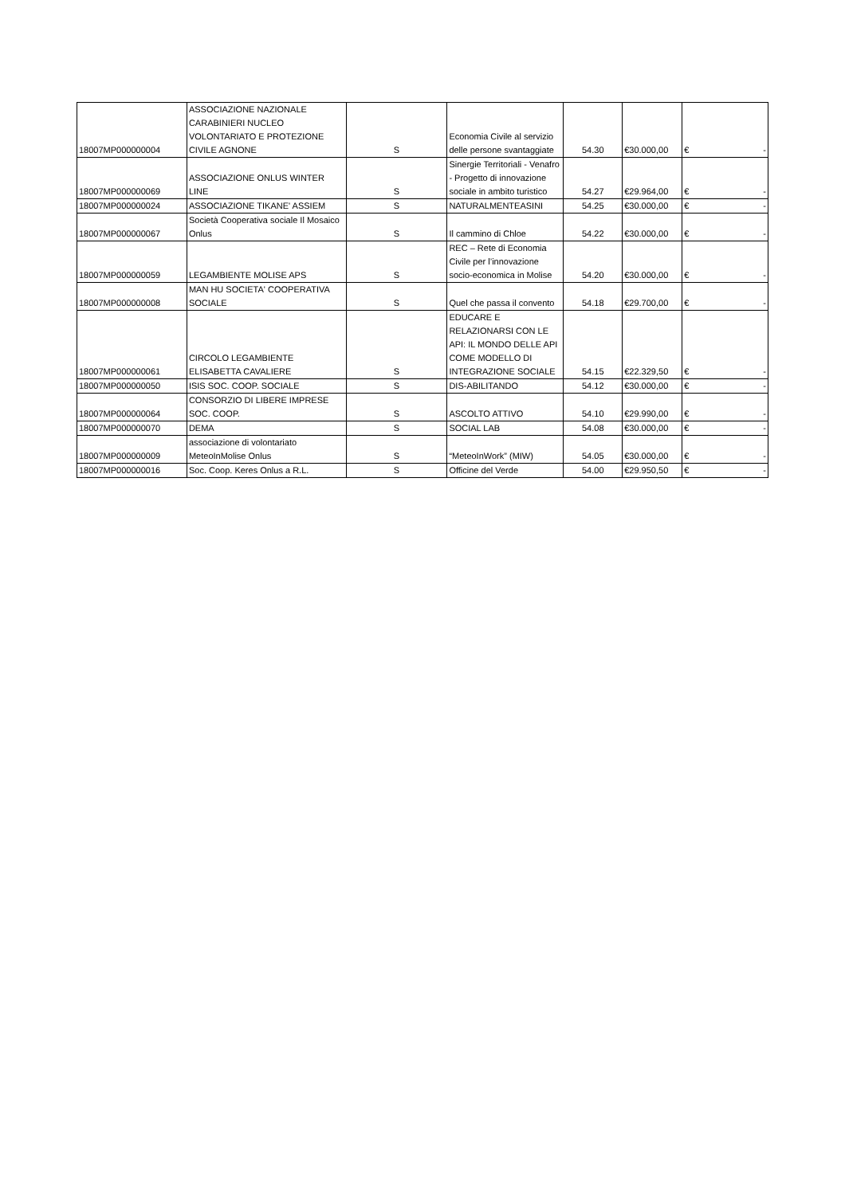| 18007MP000000004 | ASSOCIAZIONE NAZIONALE CARABINIERI NUCLEO VOLONTARIATO E PROTEZIONE CIVILE AGNONE | S | Economia Civile al servizio delle persone svantaggiate | 54.30 | €30.000,00 | € - |
| 18007MP000000069 | ASSOCIAZIONE ONLUS WINTER LINE | S | Sinergie Territoriali - Venafro - Progetto di innovazione sociale in ambito turistico | 54.27 | €29.964,00 | € - |
| 18007MP000000024 | ASSOCIAZIONE TIKANE' ASSIEM | S | NATURALMENTEASINI | 54.25 | €30.000,00 | € - |
| 18007MP000000067 | Società Cooperativa sociale Il Mosaico Onlus | S | Il cammino di Chloe | 54.22 | €30.000,00 | € - |
| 18007MP000000059 | LEGAMBIENTE MOLISE APS | S | REC – Rete di Economia Civile per l’innovazione socio-economica in Molise | 54.20 | €30.000,00 | € - |
| 18007MP000000008 | MAN HU SOCIETA' COOPERATIVA SOCIALE | S | Quel che passa il convento | 54.18 | €29.700,00 | € - |
| 18007MP000000061 | CIRCOLO LEGAMBIENTE ELISABETTA CAVALIERE | S | EDUCARE E RELAZIONARSI CON LE API: IL MONDO DELLE API COME MODELLO DI INTEGRAZIONE SOCIALE | 54.15 | €22.329,50 | € - |
| 18007MP000000050 | ISIS SOC. COOP. SOCIALE | S | DIS-ABILITANDO | 54.12 | €30.000,00 | € - |
| 18007MP000000064 | CONSORZIO DI LIBERE IMPRESE SOC. COOP. | S | ASCOLTO ATTIVO | 54.10 | €29.990,00 | € - |
| 18007MP000000070 | DEMA | S | SOCIAL LAB | 54.08 | €30.000,00 | € - |
| 18007MP000000009 | associazione di volontariato MeteoInMolise Onlus | S | “MeteoInWork” (MIW) | 54.05 | €30.000,00 | € - |
| 18007MP000000016 | Soc. Coop. Keres Onlus a R.L. | S | Officine del Verde | 54.00 | €29.950,50 | € - |